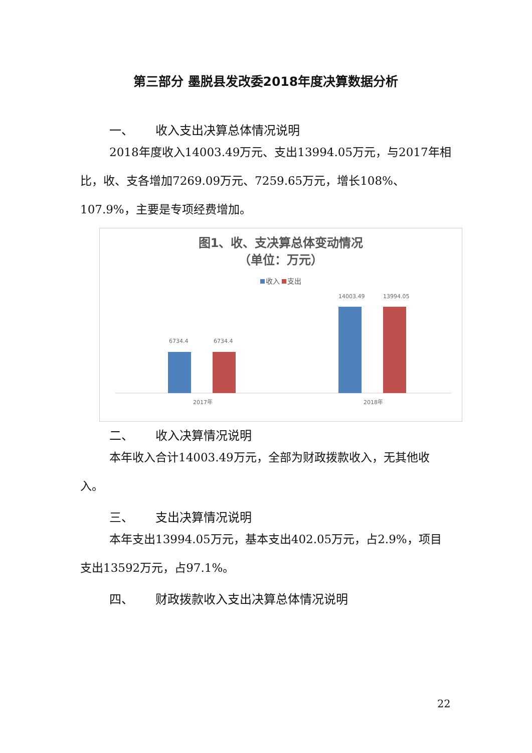第三部分 墨脱县发改委2018年度决算数据分析
一、 收入支出决算总体情况说明
2018年度收入14003.49万元、支出13994.05万元，与2017年相比，收、支各增加7269.09万元、7259.65万元，增长108%、107.9%，主要是专项经费增加。
图1、收、支决算总体变动情况
（单位：万元）
收入 支出
6734.4
6734.4
14003.49
13994.05
2017年
2018年
二、 收入决算情况说明
本年收入合计14003.49万元，全部为财政拨款收入，无其他收入。
三、 支出决算情况说明
本年支出13994.05万元，基本支出402.05万元，占2.9%，项目支出13592万元，占97.1%。
四、 财政拨款收入支出决算总体情况说明
22